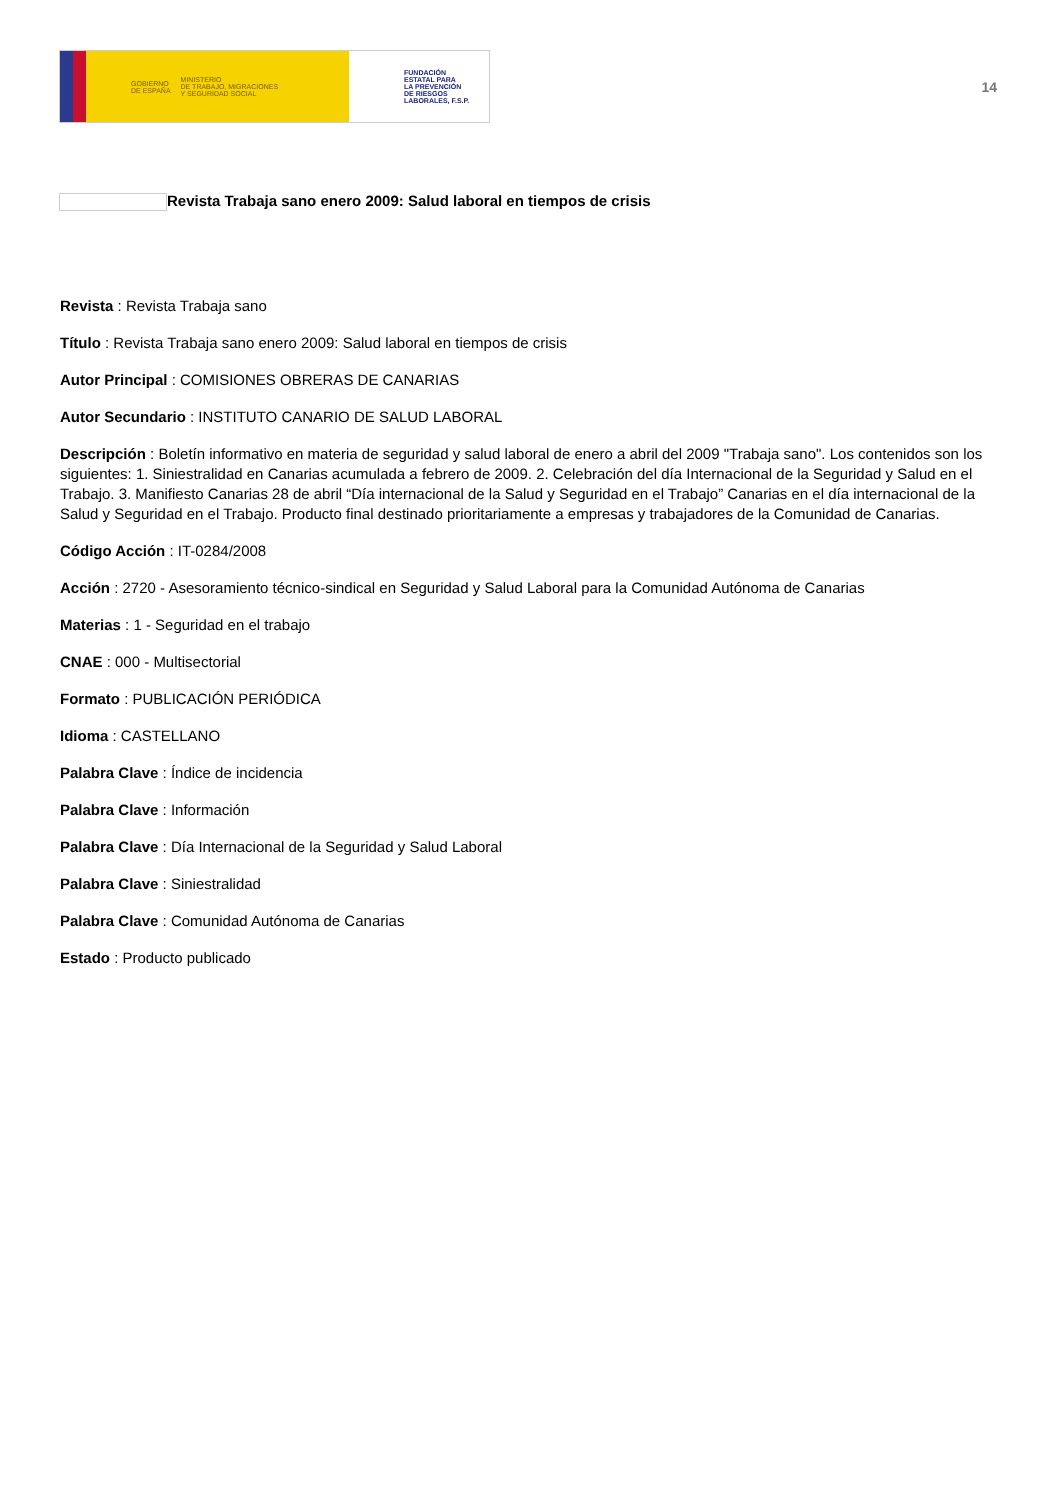GOBIERNO
DE ESPAÑA MINISTERIO
DE TRABAJO, MIGRACIONES
Y SEGURIDAD SOCIAL
FUNDACIÓN
ESTATAL PARA
LA PREVENCIÓN
DE RIESGOS
LABORALES, F.S.P.
14
Revista Trabaja sano enero 2009: Salud laboral en tiempos de crisis
Revista : Revista Trabaja sano
Título : Revista Trabaja sano enero 2009: Salud laboral en tiempos de crisis
Autor Principal : COMISIONES OBRERAS DE CANARIAS
Autor Secundario : INSTITUTO CANARIO DE SALUD LABORAL
Descripción : Boletín informativo en materia de seguridad y salud laboral de enero a abril del 2009 "Trabaja sano". Los contenidos son los siguientes: 1. Siniestralidad en Canarias acumulada a febrero de 2009. 2. Celebración del día Internacional de la Seguridad y Salud en el Trabajo. 3. Manifiesto Canarias 28 de abril “Día internacional de la Salud y Seguridad en el Trabajo” Canarias en el día internacional de la Salud y Seguridad en el Trabajo. Producto final destinado prioritariamente a empresas y trabajadores de la Comunidad de Canarias.
Código Acción : IT-0284/2008
Acción : 2720 - Asesoramiento técnico-sindical en Seguridad y Salud Laboral para la Comunidad Autónoma de Canarias
Materias : 1 - Seguridad en el trabajo
CNAE : 000 - Multisectorial
Formato : PUBLICACIÓN PERIÓDICA
Idioma : CASTELLANO
Palabra Clave : Índice de incidencia
Palabra Clave : Información
Palabra Clave : Día Internacional de la Seguridad y Salud Laboral
Palabra Clave : Siniestralidad
Palabra Clave : Comunidad Autónoma de Canarias
Estado : Producto publicado